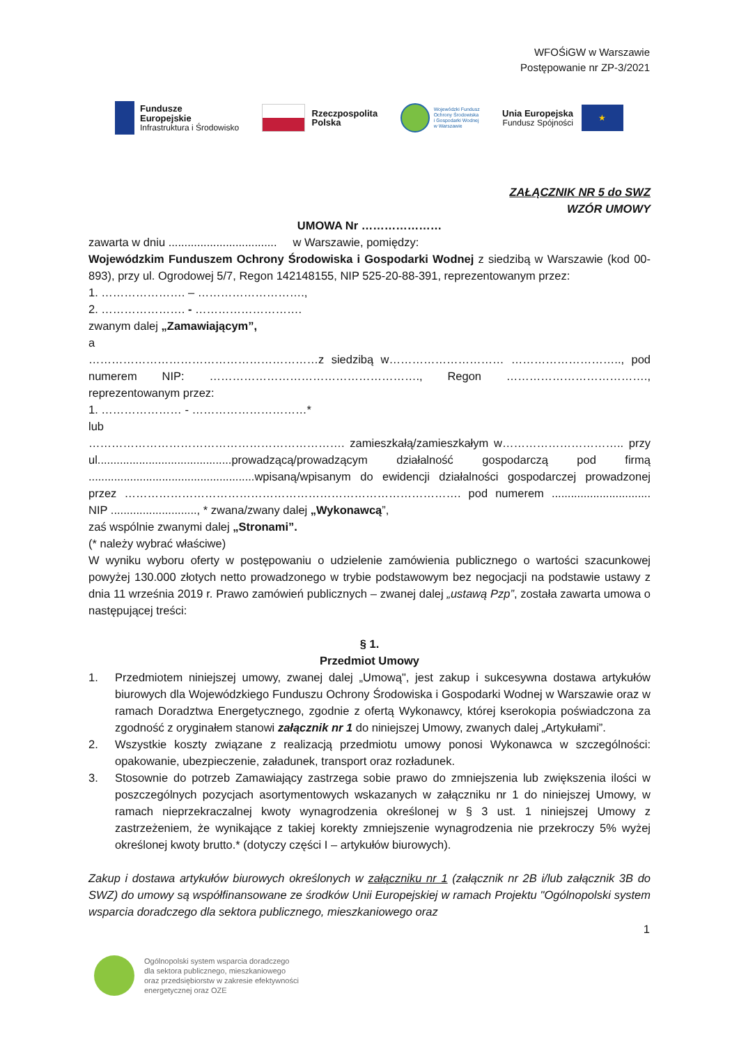WFOŚiGW w Warszawie
Postępowanie nr ZP-3/2021
Fundusze
Europejskie
Infrastruktura i Środowisko
Rzeczpospolita
Polska
Wojewódzki Fundusz
Ochrony Środowiska
i Gospodarki Wodnej
w Warszawie
Unia Europejska
Fundusz Spójności
★
ZAŁĄCZNIK NR 5 do SWZ
WZÓR UMOWY
UMOWA Nr …………………
zawarta w dniu .................................. w Warszawie, pomiędzy:
Wojewódzkim Funduszem Ochrony Środowiska i Gospodarki Wodnej z siedzibą w Warszawie (kod 00-893), przy ul. Ogrodowej 5/7, Regon 142148155, NIP 525-20-88-391, reprezentowanym przez:
1. …………………. – ……………………….,
2. …………………. - ……………………….
zwanym dalej „Zamawiającym”,
a
……………………………………………………z siedzibą w………………………… ……………………….., pod numerem NIP: ………………………………………………., Regon ………………………………., reprezentowanym przez:
1. ………………… - …………………………*
lub
…………………………………………………………. zamieszkałą/zamieszkałym w………………………….. przy ul..........................................prowadzącą/prowadzącym działalność gospodarczą pod firmą ....................................................wpisaną/wpisanym do ewidencji działalności gospodarczej prowadzonej przez ……………………………………………………………………………. pod numerem ............................... NIP ..........................., * zwana/zwany dalej „Wykonawcą”,
zaś wspólnie zwanymi dalej „Stronami”.
(* należy wybrać właściwe)
W wyniku wyboru oferty w postępowaniu o udzielenie zamówienia publicznego o wartości szacunkowej powyżej 130.000 złotych netto prowadzonego w trybie podstawowym bez negocjacji na podstawie ustawy z dnia 11 września 2019 r. Prawo zamówień publicznych – zwanej dalej „ustawą Pzp”, została zawarta umowa o następującej treści:
§ 1.
Przedmiot Umowy
1. Przedmiotem niniejszej umowy, zwanej dalej „Umową", jest zakup i sukcesywna dostawa artykułów biurowych dla Wojewódzkiego Funduszu Ochrony Środowiska i Gospodarki Wodnej w Warszawie oraz w ramach Doradztwa Energetycznego, zgodnie z ofertą Wykonawcy, której kserokopia poświadczona za zgodność z oryginałem stanowi załącznik nr 1 do niniejszej Umowy, zwanych dalej „Artykułami”.
2. Wszystkie koszty związane z realizacją przedmiotu umowy ponosi Wykonawca w szczególności: opakowanie, ubezpieczenie, załadunek, transport oraz rozładunek.
3. Stosownie do potrzeb Zamawiający zastrzega sobie prawo do zmniejszenia lub zwiększenia ilości w poszczególnych pozycjach asortymentowych wskazanych w załączniku nr 1 do niniejszej Umowy, w ramach nieprzekraczalnej kwoty wynagrodzenia określonej w § 3 ust. 1 niniejszej Umowy z zastrzeżeniem, że wynikające z takiej korekty zmniejszenie wynagrodzenia nie przekroczy 5% wyżej określonej kwoty brutto.* (dotyczy części I – artykułów biurowych).
Zakup i dostawa artykułów biurowych określonych w załączniku nr 1 (załącznik nr 2B i/lub załącznik 3B do SWZ) do umowy są współfinansowane ze środków Unii Europejskiej w ramach Projektu "Ogólnopolski system wsparcia doradczego dla sektora publicznego, mieszkaniowego oraz
1
Ogólnopolski system wsparcia doradczego
dla sektora publicznego, mieszkaniowego
oraz przedsiębiorstw w zakresie efektywności
energetycznej oraz OZE